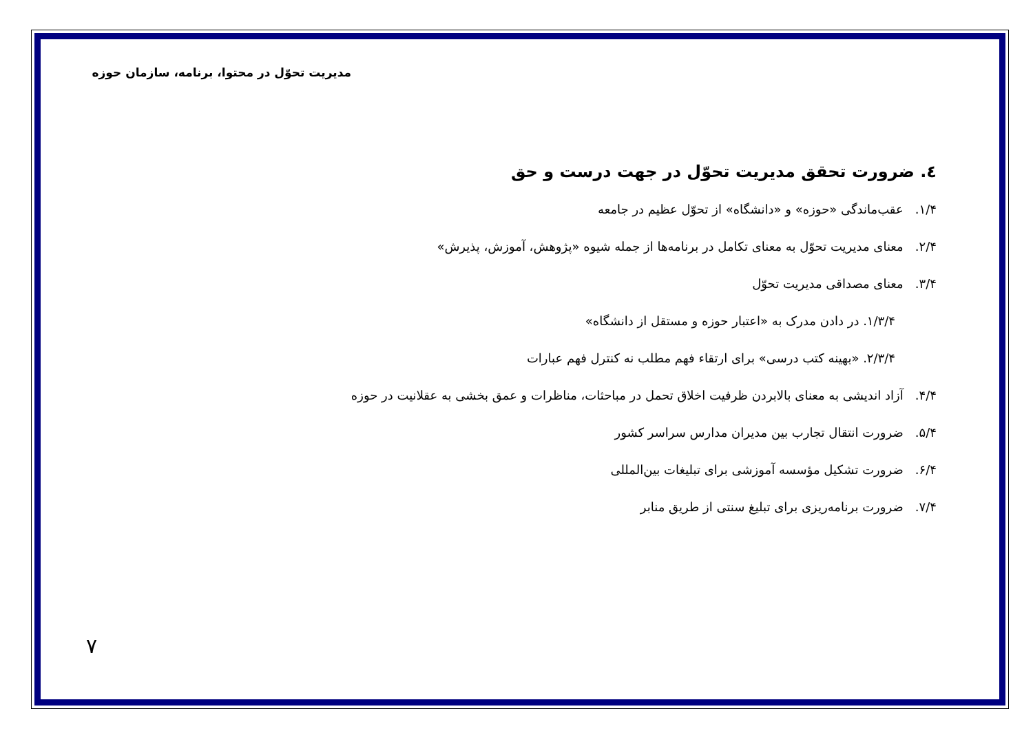مدیریت تحوّل در محتوا، برنامه، سازمان حوزه
٤. ضرورت تحقق مدیریت تحوّل در جهت درست و حق
۱/۴. عقب‌ماندگی «حوزه» و «دانشگاه» از تحوّل عظیم در جامعه
۲/۴. معنای مدیریت تحوّل به معنای تکامل در برنامه‌ها از جمله شیوه «پژوهش، آموزش، پذیرش»
۳/۴. معنای مصداقی مدیریت تحوّل
۱/۳/۴. در دادن مدرک به «اعتبار حوزه و مستقل از دانشگاه»
۲/۳/۴. «بهینه کتب درسی» برای ارتقاء فهم مطلب نه کنترل فهم عبارات
۴/۴. آزاد اندیشی به معنای بالابردن ظرفیت اخلاق تحمل در مباحثات، مناظرات و عمق بخشی به عقلانیت در حوزه
۵/۴. ضرورت انتقال تجارب بین مدیران مدارس سراسر کشور
۶/۴. ضرورت تشکیل مؤسسه آموزشی برای تبلیغات بین‌المللی
۷/۴. ضرورت برنامه‌ریزی برای تبلیغ سنتی از طریق منابر
۷